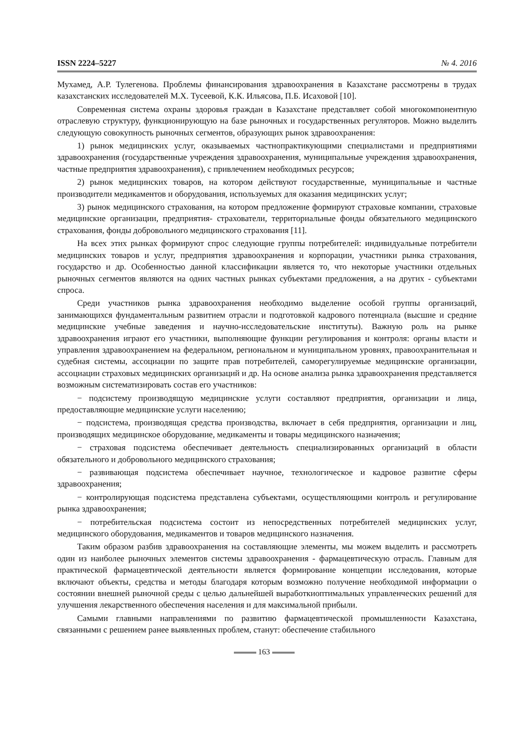ISSN 2224–5227 № 4. 2016
Мухамед, А.Р. Тулегенова. Проблемы финансирования здравоохранения в Казахстане рассмотрены в трудах казахстанских исследователей М.Х. Тусеевой, К.К. Ильясова, П.Б. Исаховой [10].
Современная система охраны здоровья граждан в Казахстане представляет собой многокомпонентную отраслевую структуру, функционирующую на базе рыночных и государственных регуляторов. Можно выделить следующую совокупность рыночных сегментов, образующих рынок здравоохранения:
1) рынок медицинских услуг, оказываемых частнопрактикующими специалистами и предприятиями здравоохранения (государственные учреждения здравоохранения, муниципальные учреждения здравоохранения, частные предприятия здравоохранения), с привлечением необходимых ресурсов;
2) рынок медицинских товаров, на котором действуют государственные, муниципальные и частные производители медикаментов и оборудования, используемых для оказания медицинских услуг;
3) рынок медицинского страхования, на котором предложение формируют страховые компании, страховые медицинские организации, предприятия- страхователи, территориальные фонды обязательного медицинского страхования, фонды добровольного медицинского страхования [11].
На всех этих рынках формируют спрос следующие группы потребителей: индивидуальные потребители медицинских товаров и услуг, предприятия здравоохранения и корпорации, участники рынка страхования, государство и др. Особенностью данной классификации является то, что некоторые участники отдельных рыночных сегментов являются на одних частных рынках субъектами предложения, а на других - субъектами спроса.
Среди участников рынка здравоохранения необходимо выделение особой группы организаций, занимающихся фундаментальным развитием отрасли и подготовкой кадрового потенциала (высшие и средние медицинские учебные заведения и научно-исследовательские институты). Важную роль на рынке здравоохранения играют его участники, выполняющие функции регулирования и контроля: органы власти и управления здравоохранением на федеральном, региональном и муниципальном уровнях, правоохранительная и судебная системы, ассоциации по защите прав потребителей, саморегулируемые медицинские организации, ассоциации страховых медицинских организаций и др. На основе анализа рынка здравоохранения представляется возможным систематизировать состав его участников:
− подсистему производящую медицинские услуги составляют предприятия, организации и лица, предоставляющие медицинские услуги населению;
− подсистема, производящая средства производства, включает в себя предприятия, организации и лиц, производящих медицинское оборудование, медикаменты и товары медицинского назначения;
− страховая подсистема обеспечивает деятельность специализированных организаций в области обязательного и добровольного медицинского страхования;
− развивающая подсистема обеспечивает научное, технологическое и кадровое развитие сферы здравоохранения;
− контролирующая подсистема представлена субъектами, осуществляющими контроль и регулирование рынка здравоохранения;
− потребительская подсистема состоит из непосредственных потребителей медицинских услуг, медицинского оборудования, медикаментов и товаров медицинского назначения.
Таким образом разбив здравоохранения на составляющие элементы, мы можем выделить и рассмотреть один из наиболее рыночных элементов системы здравоохранения - фармацевтическую отрасль. Главным для практической фармацевтической деятельности является формирование концепции исследования, которые включают объекты, средства и методы благодаря которым возможно получение необходимой информации о состоянии внешней рыночной среды с целью дальнейшей выработкиоптимальных управленческих решений для улучшения лекарственного обеспечения населения и для максимальной прибыли.
Самыми главными направлениями по развитию фармацевтической промышленности Казахстана, связанными с решением ранее выявленных проблем, станут: обеспечение стабильного
163